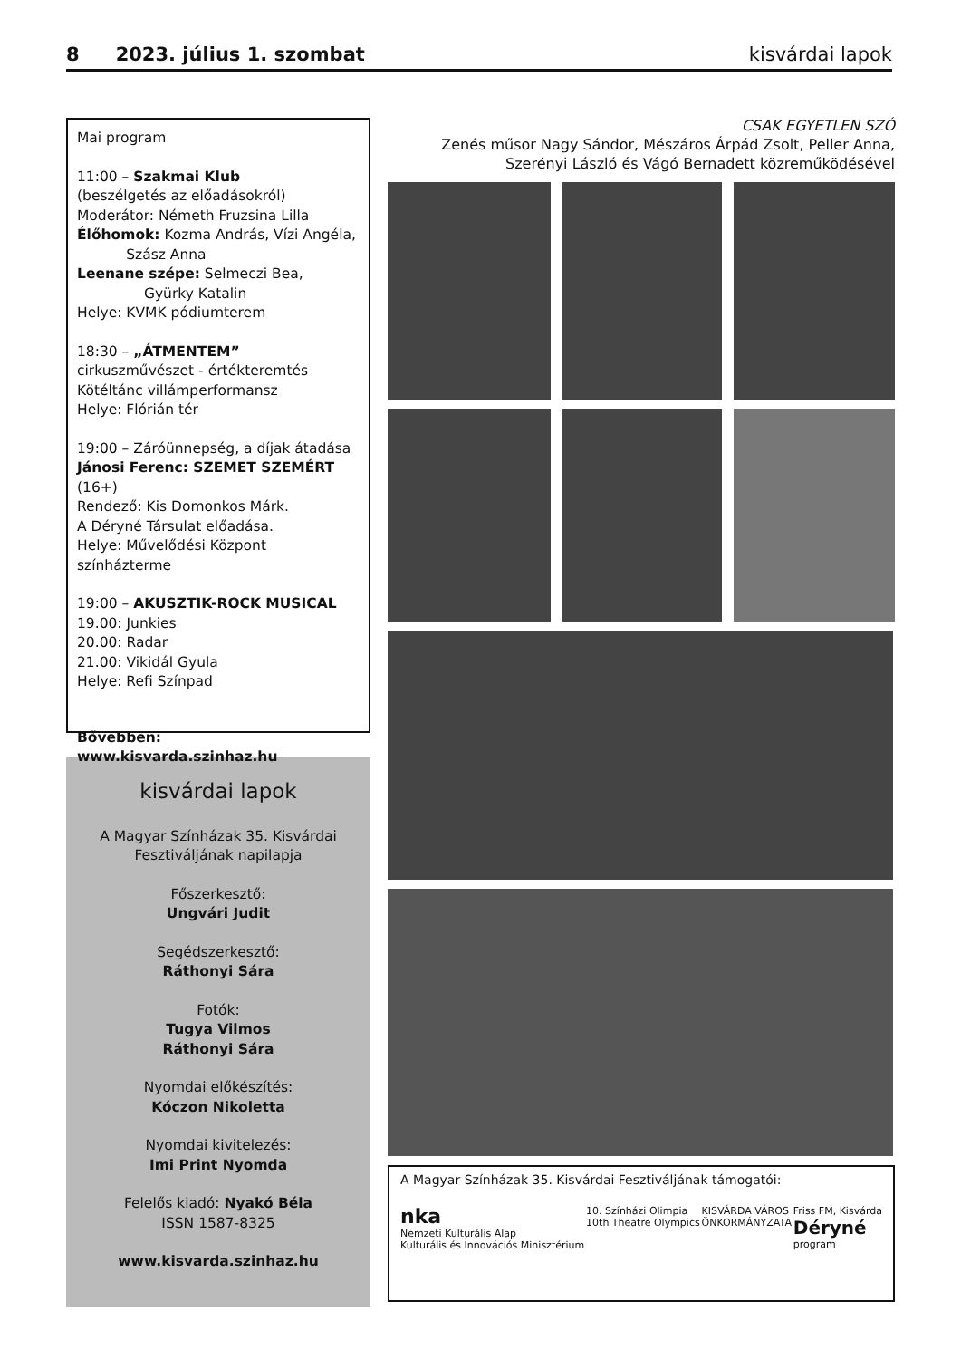8 2023. július 1. szombat kisvárdai lapok
Mai program
11:00 – Szakmai Klub
(beszélgetés az előadásokról)
Moderátor: Németh Fruzsina Lilla
Élőhomok: Kozma András, Vízi Angéla,
Szász Anna
Leenane szépe: Selmeczi Bea,
Gyürky Katalin
Helye: KVMK pódiumterem
18:30 – „ÁTMENTEM”
cirkuszművészet - értékteremtés
Kötéltánc villámperformansz
Helye: Flórián tér
19:00 – Záróünnepség, a díjak átadása
Jánosi Ferenc: SZEMET SZEMÉRT (16+)
Rendező: Kis Domonkos Márk.
A Déryné Társulat előadása.
Helye: Művelődési Központ színházterme
19:00 – AKUSZTIK-ROCK MUSICAL
19.00: Junkies
20.00: Radar
21.00: Vikidál Gyula
Helye: Refi Színpad
Bővebben: www.kisvarda.szinhaz.hu
kisvárdai lapok
A Magyar Színházak 35. Kisvárdai
Fesztiváljának napilapja
Főszerkesztő:
Ungvári Judit
Segédszerkesztő:
Ráthonyi Sára
Fotók:
Tugya Vilmos
Ráthonyi Sára
Nyomdai előkészítés:
Kóczon Nikoletta
Nyomdai kivitelezés:
Imi Print Nyomda
Felelős kiadó: Nyakó Béla
ISSN 1587-8325
www.kisvarda.szinhaz.hu
CSAK EGYETLEN SZÓ
Zenés műsor Nagy Sándor, Mészáros Árpád Zsolt, Peller Anna,
Szerényi László és Vágó Bernadett közreműködésével
A Magyar Színházak 35. Kisvárdai Fesztiváljának támogatói:
nka
Nemzeti Kulturális Alap
Kulturális és Innovációs Minisztérium
10. Színházi Olimpia
10th Theatre Olympics
KISVÁRDA VÁROS
ÖNKORMÁNYZATA
Friss FM, Kisvárda
Déryné
program